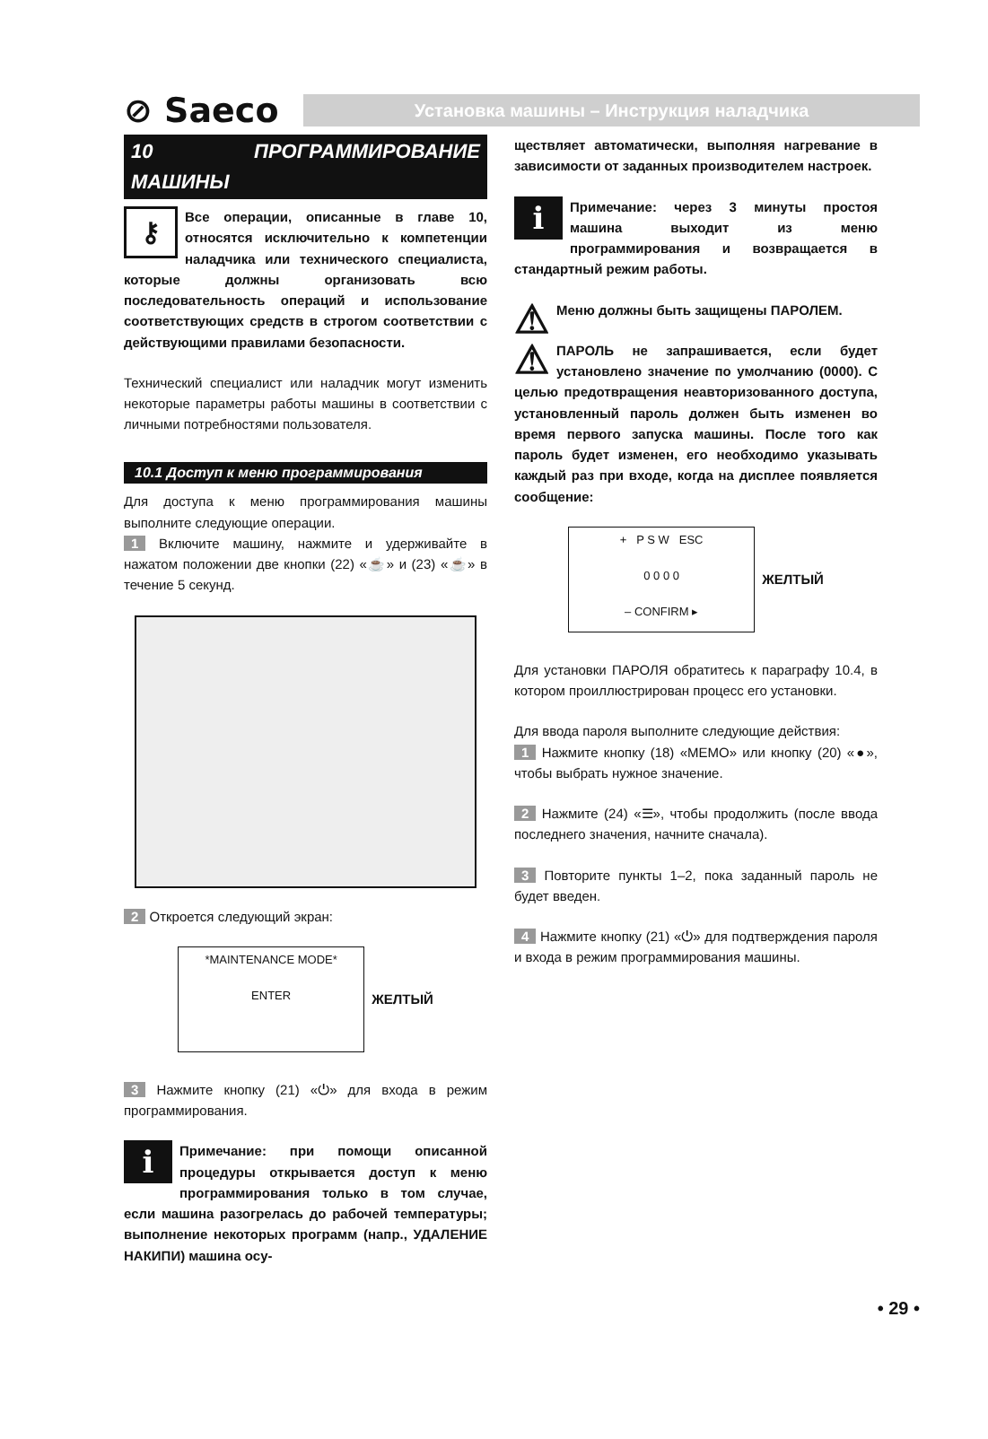⊘ Saeco
Установка машины – Инструкция наладчика
10 ПРОГРАММИРОВАНИЕ МАШИНЫ
⚷ Все операции, описанные в главе 10, относятся исключительно к компетенции наладчика или технического специалиста, которые должны организовать всю последовательность операций и использование соответствующих средств в строгом соответствии с действующими правилами безопасности.
Технический специалист или наладчик могут изменить некоторые параметры работы машины в соответствии с личными потребностями пользователя.
10.1 Доступ к меню программирования
Для доступа к меню программирования машины выполните следующие операции.
1 Включите машину, нажмите и удерживайте в нажатом положении две кнопки (22) «☕» и (23) «☕» в течение 5 секунд.
2 Откроется следующий экран:
*MAINTENANCE MODE*
ENTER
ЖЕЛТЫЙ
3 Нажмите кнопку (21) «⏻» для входа в режим программирования.
i Примечание: при помощи описанной процедуры открывается доступ к меню программирования только в том случае, если машина разогрелась до рабочей температуры; выполнение некоторых программ (напр., УДАЛЕНИЕ НАКИПИ) машина осу-
ществляет автоматически, выполняя нагревание в зависимости от заданных производителем настроек.
i Примечание: через 3 минуты простоя машина выходит из меню программирования и возвращается в стандартный режим работы.
⚠ Меню должны быть защищены ПАРОЛЕМ.
⚠ ПАРОЛЬ не запрашивается, если будет установлено значение по умолчанию (0000). С целью предотвращения неавторизованного доступа, установленный пароль должен быть изменен во время первого запуска машины. После того как пароль будет изменен, его необходимо указывать каждый раз при входе, когда на дисплее появляется сообщение:
+ P S W ESC
0 0 0 0
– CONFIRM ▸
ЖЕЛТЫЙ
Для установки ПАРОЛЯ обратитесь к параграфу 10.4, в котором проиллюстрирован процесс его установки.
Для ввода пароля выполните следующие действия:
1 Нажмите кнопку (18) «MEMO» или кнопку (20) «●», чтобы выбрать нужное значение.
2 Нажмите (24) «☰», чтобы продолжить (после ввода последнего значения, начните сначала).
3 Повторите пункты 1–2, пока заданный пароль не будет введен.
4 Нажмите кнопку (21) «⏻» для подтверждения пароля и входа в режим программирования машины.
• 29 •